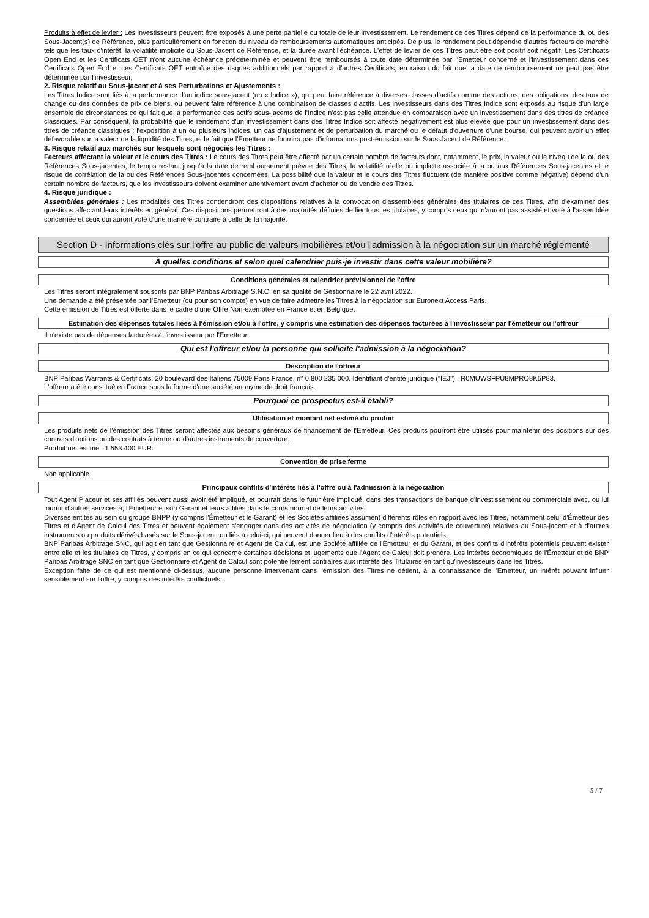Produits à effet de levier : Les investisseurs peuvent être exposés à une perte partielle ou totale de leur investissement. Le rendement de ces Titres dépend de la performance du ou des Sous-Jacent(s) de Référence, plus particulièrement en fonction du niveau de remboursements automatiques anticipés. De plus, le rendement peut dépendre d'autres facteurs de marché tels que les taux d'intérêt, la volatilité implicite du Sous-Jacent de Référence, et la durée avant l'échéance. L'effet de levier de ces Titres peut être soit positif soit négatif. Les Certificats Open End et les Certificats OET n'ont aucune échéance prédéterminée et peuvent être remboursés à toute date déterminée par l'Emetteur concerné et l'investissement dans ces Certificats Open End et ces Certificats OET entraîne des risques additionnels par rapport à d'autres Certificats, en raison du fait que la date de remboursement ne peut pas être déterminée par l'investisseur,
2. Risque relatif au Sous-jacent et à ses Perturbations et Ajustements :
Les Titres Indice sont liés à la performance d'un indice sous-jacent (un « Indice »), qui peut faire référence à diverses classes d'actifs comme des actions, des obligations, des taux de change ou des données de prix de biens, ou peuvent faire référence à une combinaison de classes d'actifs. Les investisseurs dans des Titres Indice sont exposés au risque d'un large ensemble de circonstances ce qui fait que la performance des actifs sous-jacents de l'Indice n'est pas celle attendue en comparaison avec un investissement dans des titres de créance classiques. Par conséquent, la probabilité que le rendement d'un investissement dans des Titres Indice soit affecté négativement est plus élevée que pour un investissement dans des titres de créance classiques : l'exposition à un ou plusieurs indices, un cas d'ajustement et de perturbation du marché ou le défaut d'ouverture d'une bourse, qui peuvent avoir un effet défavorable sur la valeur de la liquidité des Titres, et le fait que l'Emetteur ne fournira pas d'informations post-émission sur le Sous-Jacent de Référence.
3. Risque relatif aux marchés sur lesquels sont négociés les Titres :
Facteurs affectant la valeur et le cours des Titres : Le cours des Titres peut être affecté par un certain nombre de facteurs dont, notamment, le prix, la valeur ou le niveau de la ou des Références Sous-jacentes, le temps restant jusqu'à la date de remboursement prévue des Titres, la volatilité réelle ou implicite associée à la ou aux Références Sous-jacentes et le risque de corrélation de la ou des Références Sous-jacentes concernées. La possibilité que la valeur et le cours des Titres fluctuent (de manière positive comme négative) dépend d'un certain nombre de facteurs, que les investisseurs doivent examiner attentivement avant d'acheter ou de vendre des Titres.
4. Risque juridique :
Assemblées générales : Les modalités des Titres contiendront des dispositions relatives à la convocation d'assemblées générales des titulaires de ces Titres, afin d'examiner des questions affectant leurs intérêts en général. Ces dispositions permettront à des majorités définies de lier tous les titulaires, y compris ceux qui n'auront pas assisté et voté à l'assemblée concernée et ceux qui auront voté d'une manière contraire à celle de la majorité.
Section D - Informations clés sur l'offre au public de valeurs mobilières et/ou l'admission à la négociation sur un marché réglementé
À quelles conditions et selon quel calendrier puis-je investir dans cette valeur mobilière?
Conditions générales et calendrier prévisionnel de l'offre
Les Titres seront intégralement souscrits par BNP Paribas Arbitrage S.N.C. en sa qualité de Gestionnaire le 22 avril 2022.
Une demande a été présentée par l'Emetteur (ou pour son compte) en vue de faire admettre les Titres à la négociation sur Euronext Access Paris.
Cette émission de Titres est offerte dans le cadre d'une Offre Non-exemptée en France et en Belgique.
Estimation des dépenses totales liées à l'émission et/ou à l'offre, y compris une estimation des dépenses facturées à l'investisseur par l'émetteur ou l'offreur
Il n'existe pas de dépenses facturées à l'investisseur par l'Emetteur.
Qui est l'offreur et/ou la personne qui sollicite l'admission à la négociation?
Description de l'offreur
BNP Paribas Warrants & Certificats, 20 boulevard des Italiens 75009 Paris France, n° 0 800 235 000. Identifiant d'entité juridique ("IEJ") : R0MUWSFPU8MPRO8K5P83.
L'offreur a été constitué en France sous la forme d'une société anonyme de droit français.
Pourquoi ce prospectus est-il établi?
Utilisation et montant net estimé du produit
Les produits nets de l'émission des Titres seront affectés aux besoins généraux de financement de l'Emetteur. Ces produits pourront être utilisés pour maintenir des positions sur des contrats d'options ou des contrats à terme ou d'autres instruments de couverture.
Produit net estimé : 1 553 400 EUR.
Convention de prise ferme
Non applicable.
Principaux conflits d'intérêts liés à l'offre ou à l'admission à la négociation
Tout Agent Placeur et ses affiliés peuvent aussi avoir été impliqué, et pourrait dans le futur être impliqué, dans des transactions de banque d'investissement ou commerciale avec, ou lui fournir d'autres services à, l'Emetteur et son Garant et leurs affiliés dans le cours normal de leurs activités.
Diverses entités au sein du groupe BNPP (y compris l'Émetteur et le Garant) et les Sociétés affiliées assument différents rôles en rapport avec les Titres, notamment celui d'Émetteur des Titres et d'Agent de Calcul des Titres et peuvent également s'engager dans des activités de négociation (y compris des activités de couverture) relatives au Sous-jacent et à d'autres instruments ou produits dérivés basés sur le Sous-jacent, ou liés à celui-ci, qui peuvent donner lieu à des conflits d'intérêts potentiels.
BNP Paribas Arbitrage SNC, qui agit en tant que Gestionnaire et Agent de Calcul, est une Société affiliée de l'Émetteur et du Garant, et des conflits d'intérêts potentiels peuvent exister entre elle et les titulaires de Titres, y compris en ce qui concerne certaines décisions et jugements que l'Agent de Calcul doit prendre. Les intérêts économiques de l'Émetteur et de BNP Paribas Arbitrage SNC en tant que Gestionnaire et Agent de Calcul sont potentiellement contraires aux intérêts des Titulaires en tant qu'investisseurs dans les Titres.
Exception faite de ce qui est mentionné ci-dessus, aucune personne intervenant dans l'émission des Titres ne détient, à la connaissance de l'Emetteur, un intérêt pouvant influer sensiblement sur l'offre, y compris des intérêts conflictuels.
5 / 7